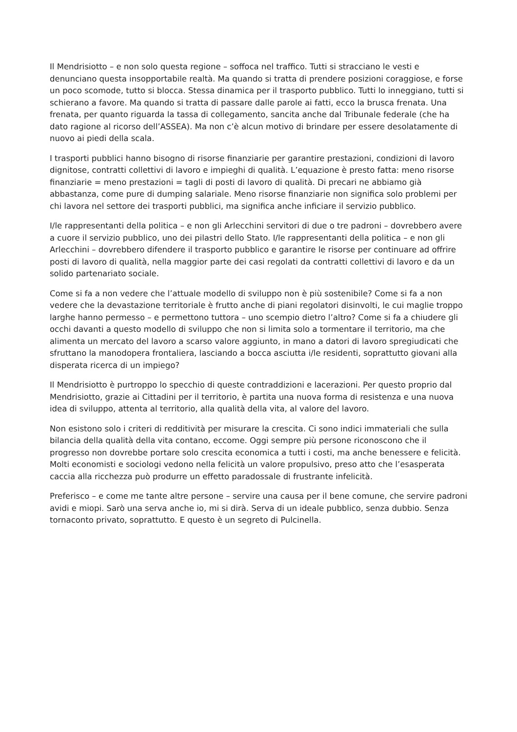Il Mendrisiotto – e non solo questa regione – soffoca nel traffico. Tutti si stracciano le vesti e denunciano questa insopportabile realtà. Ma quando si tratta di prendere posizioni coraggiose, e forse un poco scomode, tutto si blocca. Stessa dinamica per il trasporto pubblico. Tutti lo inneggiano, tutti si schierano a favore. Ma quando si tratta di passare dalle parole ai fatti, ecco la brusca frenata. Una frenata, per quanto riguarda la tassa di collegamento, sancita anche dal Tribunale federale (che ha dato ragione al ricorso dell’ASSEA). Ma non c’è alcun motivo di brindare per essere desolatamente di nuovo ai piedi della scala.
I trasporti pubblici hanno bisogno di risorse finanziarie per garantire prestazioni, condizioni di lavoro dignitose, contratti collettivi di lavoro e impieghi di qualità. L’equazione è presto fatta: meno risorse finanziarie = meno prestazioni = tagli di posti di lavoro di qualità. Di precari ne abbiamo già abbastanza, come pure di dumping salariale. Meno risorse finanziarie non significa solo problemi per chi lavora nel settore dei trasporti pubblici, ma significa anche inficiare il servizio pubblico.
I/le rappresentanti della politica – e non gli Arlecchini servitori di due o tre padroni – dovrebbero avere a cuore il servizio pubblico, uno dei pilastri dello Stato. I/le rappresentanti della politica – e non gli Arlecchini – dovrebbero difendere il trasporto pubblico e garantire le risorse per continuare ad offrire posti di lavoro di qualità, nella maggior parte dei casi regolati da contratti collettivi di lavoro e da un solido partenariato sociale.
Come si fa a non vedere che l’attuale modello di sviluppo non è più sostenibile? Come si fa a non vedere che la devastazione territoriale è frutto anche di piani regolatori disinvolti, le cui maglie troppo larghe hanno permesso – e permettono tuttora – uno scempio dietro l’altro? Come si fa a chiudere gli occhi davanti a questo modello di sviluppo che non si limita solo a tormentare il territorio, ma che alimenta un mercato del lavoro a scarso valore aggiunto, in mano a datori di lavoro spregiudicati che sfruttano la manodopera frontaliera, lasciando a bocca asciutta i/le residenti, soprattutto giovani alla disperata ricerca di un impiego?
Il Mendrisiotto è purtroppo lo specchio di queste contraddizioni e lacerazioni. Per questo proprio dal Mendrisiotto, grazie ai Cittadini per il territorio, è partita una nuova forma di resistenza e una nuova idea di sviluppo, attenta al territorio, alla qualità della vita, al valore del lavoro.
Non esistono solo i criteri di redditività per misurare la crescita. Ci sono indici immateriali che sulla bilancia della qualità della vita contano, eccome. Oggi sempre più persone riconoscono che il progresso non dovrebbe portare solo crescita economica a tutti i costi, ma anche benessere e felicità. Molti economisti e sociologi vedono nella felicità un valore propulsivo, preso atto che l’esasperata caccia alla ricchezza può produrre un effetto paradossale di frustrante infelicità.
Preferisco – e come me tante altre persone – servire una causa per il bene comune, che servire padroni avidi e miopi. Sarò una serva anche io, mi si dirà. Serva di un ideale pubblico, senza dubbio. Senza tornaconto privato, soprattutto. E questo è un segreto di Pulcinella.